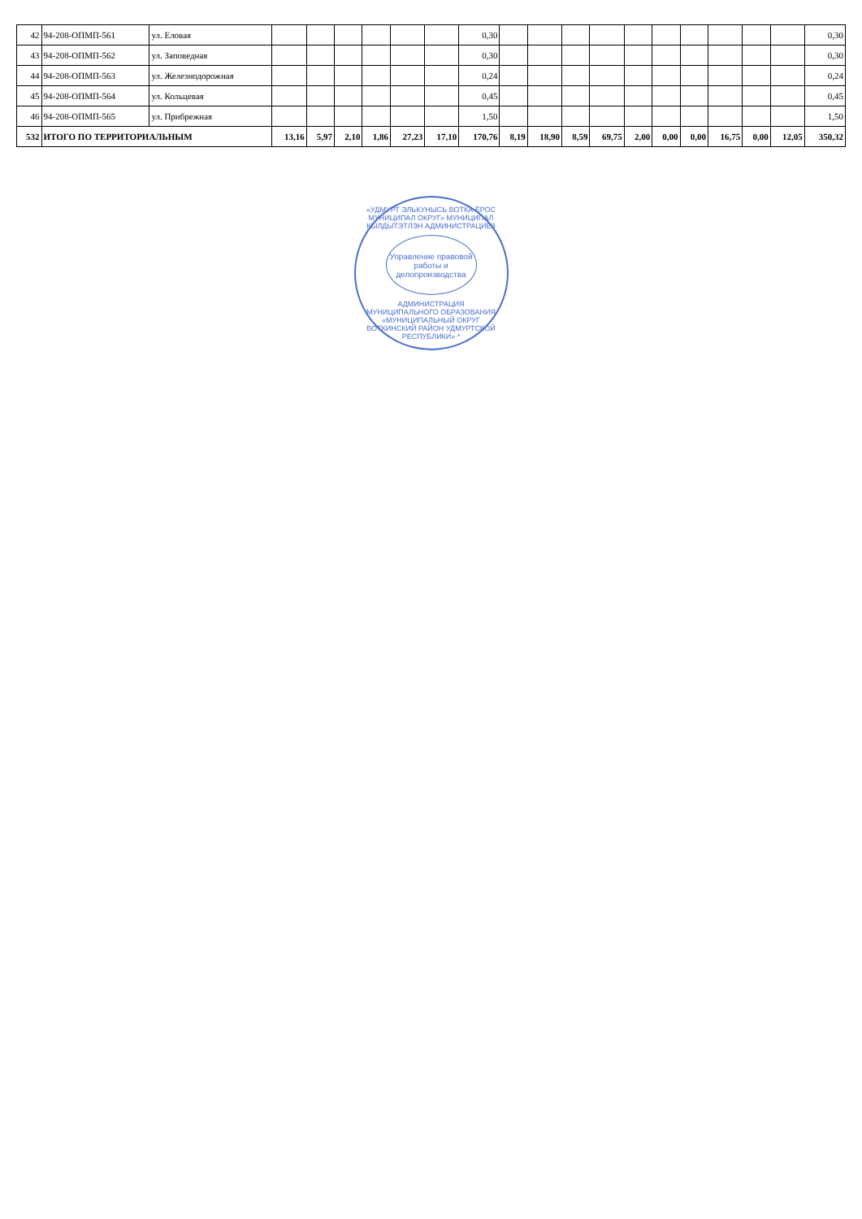| 42 | 94-208-ОПМП-561 | ул. Еловая | | | | | | | 0,30 | | | | | | | | | | | 0,30 |
| 43 | 94-208-ОПМП-562 | ул. Заповедная | | | | | | | 0,30 | | | | | | | | | | | 0,30 |
| 44 | 94-208-ОПМП-563 | ул. Железнодорожная | | | | | | | 0,24 | | | | | | | | | | | 0,24 |
| 45 | 94-208-ОПМП-564 | ул. Кольцевая | | | | | | | 0,45 | | | | | | | | | | | 0,45 |
| 46 | 94-208-ОПМП-565 | ул. Прибрежная | | | | | | | 1,50 | | | | | | | | | | | 1,50 |
| 532 | ИТОГО ПО ТЕРРИТОРИАЛЬНЫМ | | 13,16 | 5,97 | 2,10 | 1,86 | 27,23 | 17,10 | 170,76 | 8,19 | 18,90 | 8,59 | 69,75 | 2,00 | 0,00 | 0,00 | 16,75 | 0,00 | 12,05 | 350,32 |
«УДМУРТ ЭЛЬКУНЫСЬ ВОТКА ЁРОС МУНИЦИПАЛ ОКРУГ» МУНИЦИПАЛ КЫЛДЫТЭТЛЭН АДМИНИСТРАЦИЕЗ
Управление правовой работы и делопроизводства
АДМИНИСТРАЦИЯ МУНИЦИПАЛЬНОГО ОБРАЗОВАНИЯ «МУНИЦИПАЛЬНЫЙ ОКРУГ ВОТКИНСКИЙ РАЙОН УДМУРТСКОЙ РЕСПУБЛИКИ» *